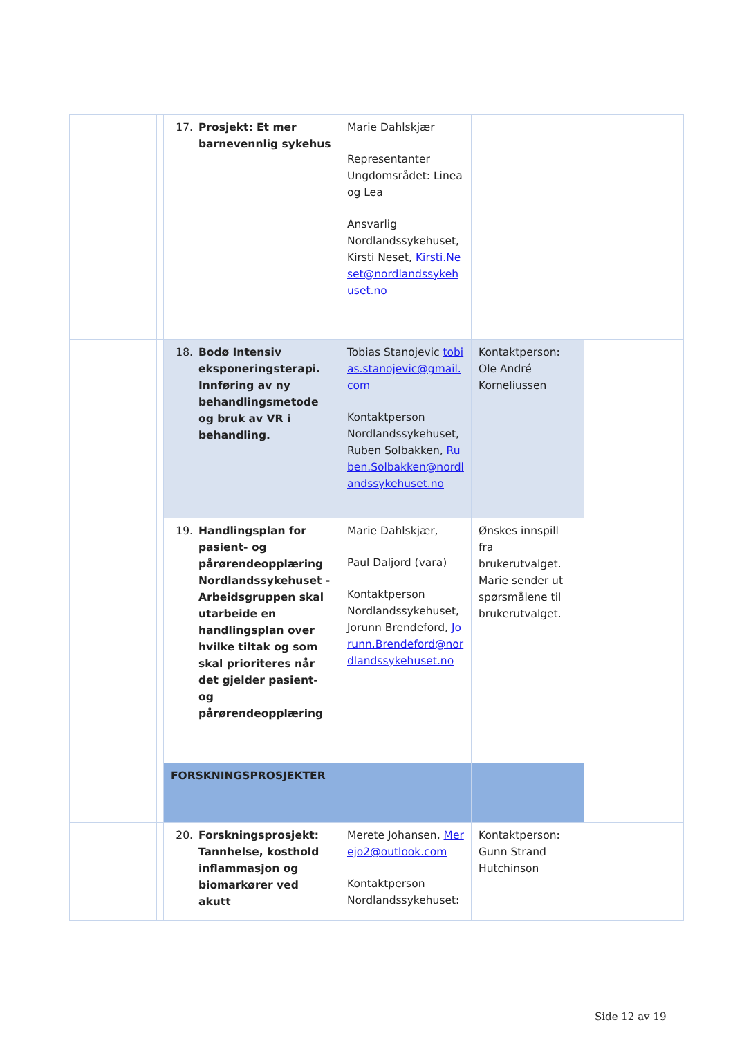| | | 17. Prosjekt: Et mer barnevennlig sykehus | Marie Dahlskjær Representanter Ungdomsrådet: Linea og Lea Ansvarlig Nordlandssykehuset, Kirsti Neset, Kirsti.Neset@nordlandssykehuset.no | | |
| | | 18. Bodø Intensiv eksponeringsterapi. Innføring av ny behandlingsmetode og bruk av VR i behandling. | Tobias Stanojevic tobias.stanojevic@gmail.com Kontaktperson Nordlandssykehuset, Ruben Solbakken, Ruben.Solbakken@nordlandssykehuset.no | Kontaktperson: Ole André Korneliussen | |
| | | 19. Handlingsplan for pasient- og pårørendeopplæring Nordlandssykehuset - Arbeidsgruppen skal utarbeide en handlingsplan over hvilke tiltak og som skal prioriteres når det gjelder pasient- og pårørendeopplæring | Marie Dahlskjær, Paul Daljord (vara) Kontaktperson Nordlandssykehuset, Jorunn Brendeford, Jorunn.Brendeford@nordlandssykehuset.no | Ønskes innspill fra brukerutvalget. Marie sender ut spørsmålene til brukerutvalget. | |
| | | FORSKNINGSPROSJEKTER | | | |
| | | 20. Forskningsprosjekt: Tannhelse, kosthold inflammasjon og biomarkører ved akutt | Merete Johansen, Merejo2@outlook.com Kontaktperson Nordlandssykehuset: | Kontaktperson: Gunn Strand Hutchinson | |
Side 12 av 19